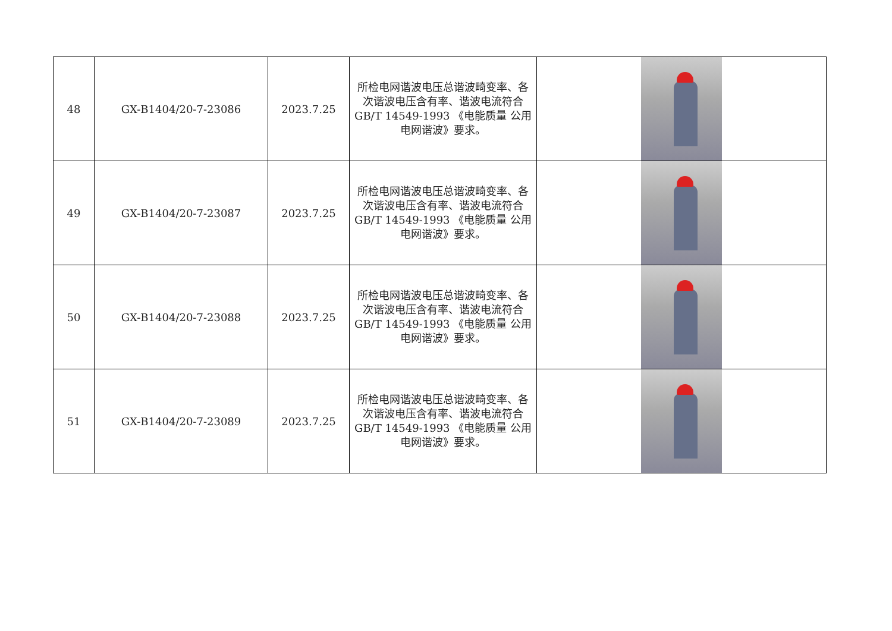| 48 | GX-B1404/20-7-23086 | 2023.7.25 | 所检电网谐波电压总谐波畸变率、各次谐波电压含有率、谐波电流符合GB/T 14549-1993 《电能质量 公用电网谐波》要求。 | |
| 49 | GX-B1404/20-7-23087 | 2023.7.25 | 所检电网谐波电压总谐波畸变率、各次谐波电压含有率、谐波电流符合GB/T 14549-1993 《电能质量 公用电网谐波》要求。 | |
| 50 | GX-B1404/20-7-23088 | 2023.7.25 | 所检电网谐波电压总谐波畸变率、各次谐波电压含有率、谐波电流符合GB/T 14549-1993 《电能质量 公用电网谐波》要求。 | |
| 51 | GX-B1404/20-7-23089 | 2023.7.25 | 所检电网谐波电压总谐波畸变率、各次谐波电压含有率、谐波电流符合GB/T 14549-1993 《电能质量 公用电网谐波》要求。 | |